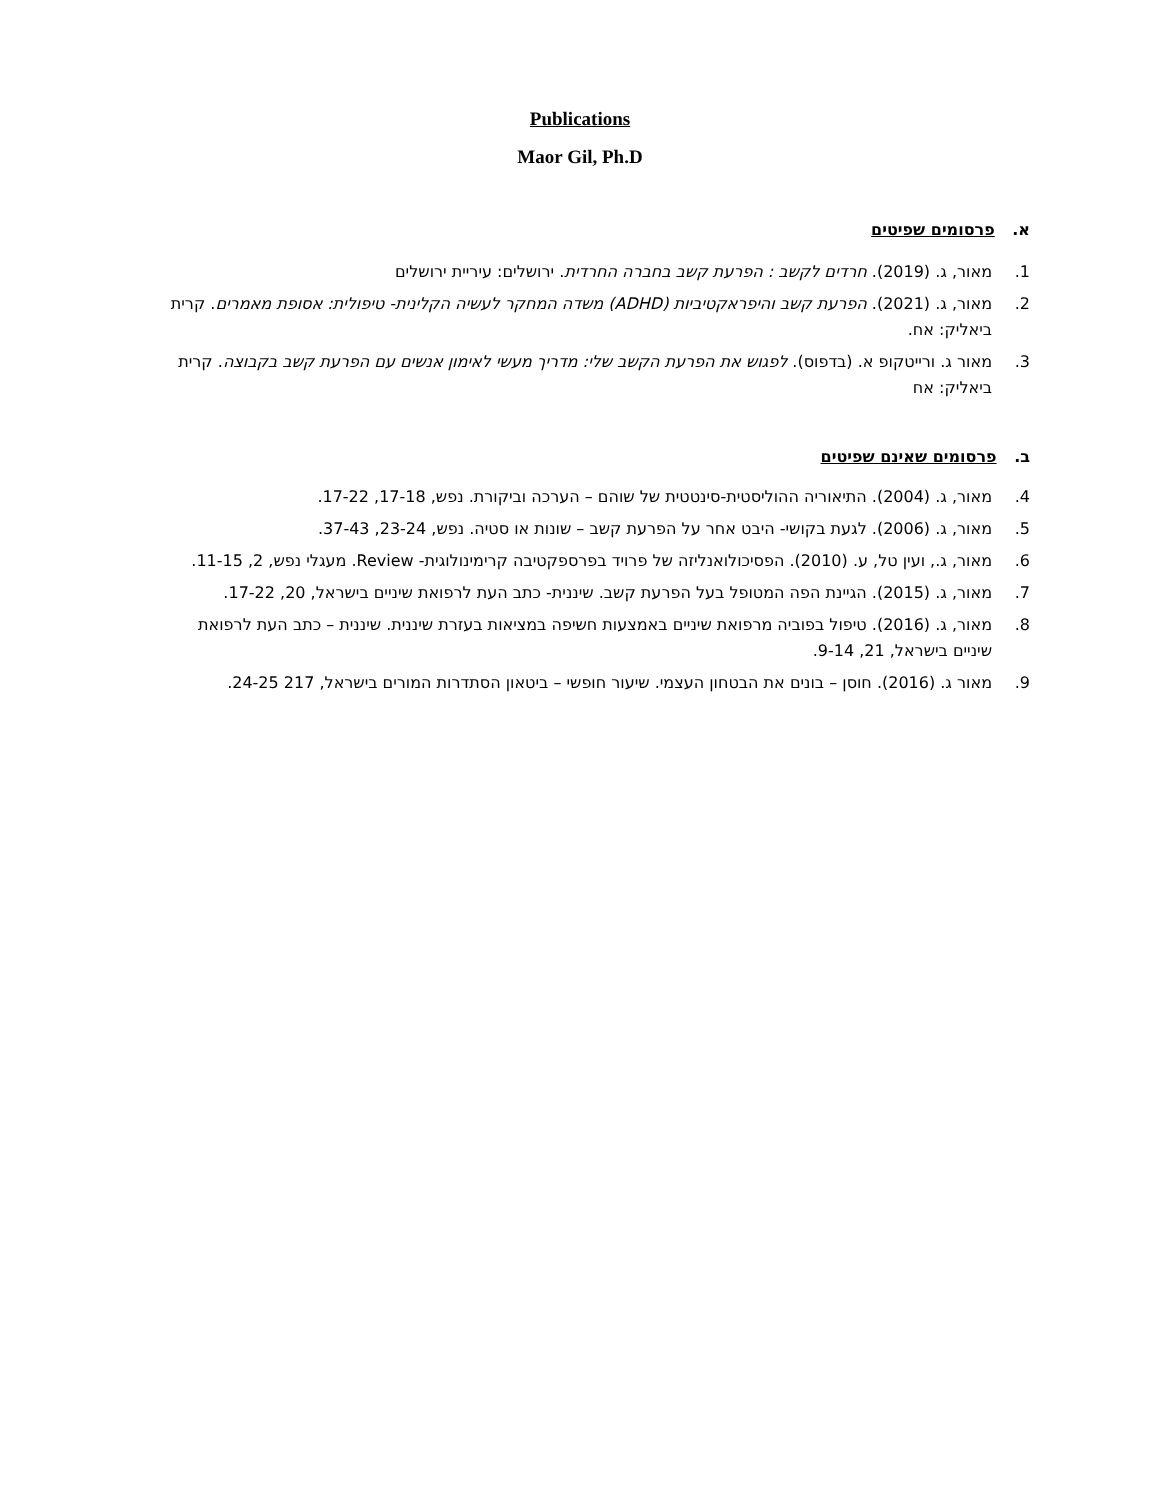Publications
Maor Gil, Ph.D
א. פרסומים שפיטים
1. מאור, ג. (2019). חרדים לקשב : הפרעת קשב בחברה החרדית. ירושלים: עיריית ירושלים
2. מאור, ג. (2021). הפרעת קשב והיפראקטיביות (ADHD) משדה המחקר לעשיה הקלינית- טיפולית: אסופת מאמרים. קרית ביאליק: אח.
3. מאור ג. ורייטקופ א. (בדפוס). לפגוש את הפרעת הקשב שלי: מדריך מעשי לאימון אנשים עם הפרעת קשב בקבוצה. קרית ביאליק: אח
ב. פרסומים שאינם שפיטים
4. מאור, ג. (2004). התיאוריה ההוליסטית-סינטטית של שוהם – הערכה וביקורת. נפש, 17-18, 17-22.
5. מאור, ג. (2006). לגעת בקושי- היבט אחר על הפרעת קשב – שונות או סטיה. נפש, 23-24, 37-43.
6. מאור, ג., ועין טל, ע. (2010). הפסיכולואנליזה של פרויד בפרספקטיבה קרימינולוגית- Review. מעגלי נפש, 2, 11-15.
7. מאור, ג. (2015). הגיינת הפה המטופל בעל הפרעת קשב. שיננית- כתב העת לרפואת שיניים בישראל, 20, 17-22.
8. מאור, ג. (2016). טיפול בפוביה מרפואת שיניים באמצעות חשיפה במציאות בעזרת שיננית. שיננית – כתב העת לרפואת שיניים בישראל, 21, 9-14.
9. מאור ג. (2016). חוסן – בונים את הבטחון העצמי. שיעור חופשי – ביטאון הסתדרות המורים בישראל, 217 24-25.